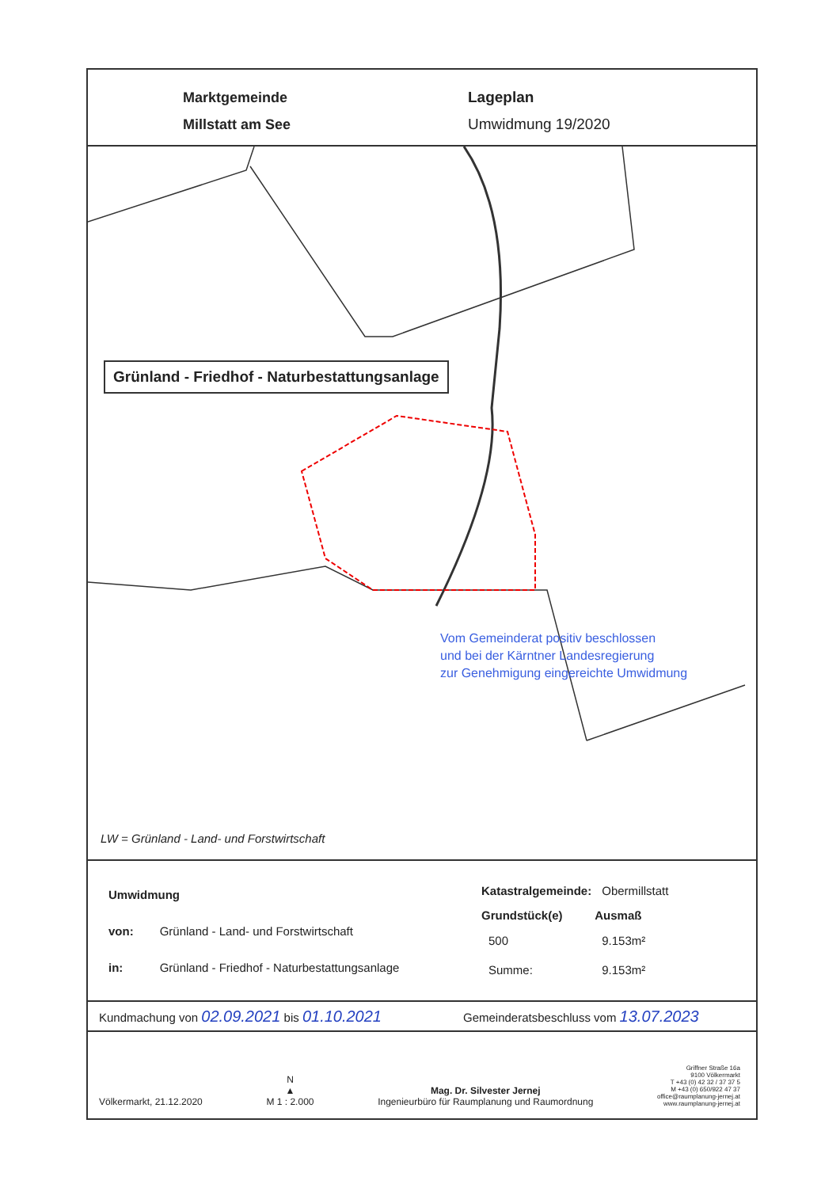Marktgemeinde
Millstatt am See
Lageplan
Umwidmung 19/2020
Grünland - Friedhof - Naturbestattungsanlage
Vom Gemeinderat positiv beschlossen
und bei der Kärntner Landesregierung
zur Genehmigung eingereichte Umwidmung
LW = Grünland - Land- und Forstwirtschaft
| Umwidmung | |
| von: | Grünland - Land- und Forstwirtschaft |
| in: | Grünland - Friedhof - Naturbestattungsanlage |
| Katastralgemeinde: | Obermillstatt |
| Grundstück(e) | Ausmaß |
| 500 | 9.153m² |
| Summe: | 9.153m² |
Kundmachung von 02.09.2021 bis 01.10.2021 Gemeinderatsbeschluss vom 13.07.2023
Völkermarkt, 21.12.2020 N
▲
M 1 : 2.000 Mag. Dr. Silvester Jernej
Ingenieurbüro für Raumplanung und Raumordnung Griffner Straße 16a
9100 Völkermarkt
T +43 (0) 42 32 / 37 37 5
M +43 (0) 650/922 47 37
office@raumplanung-jernej.at
www.raumplanung-jernej.at